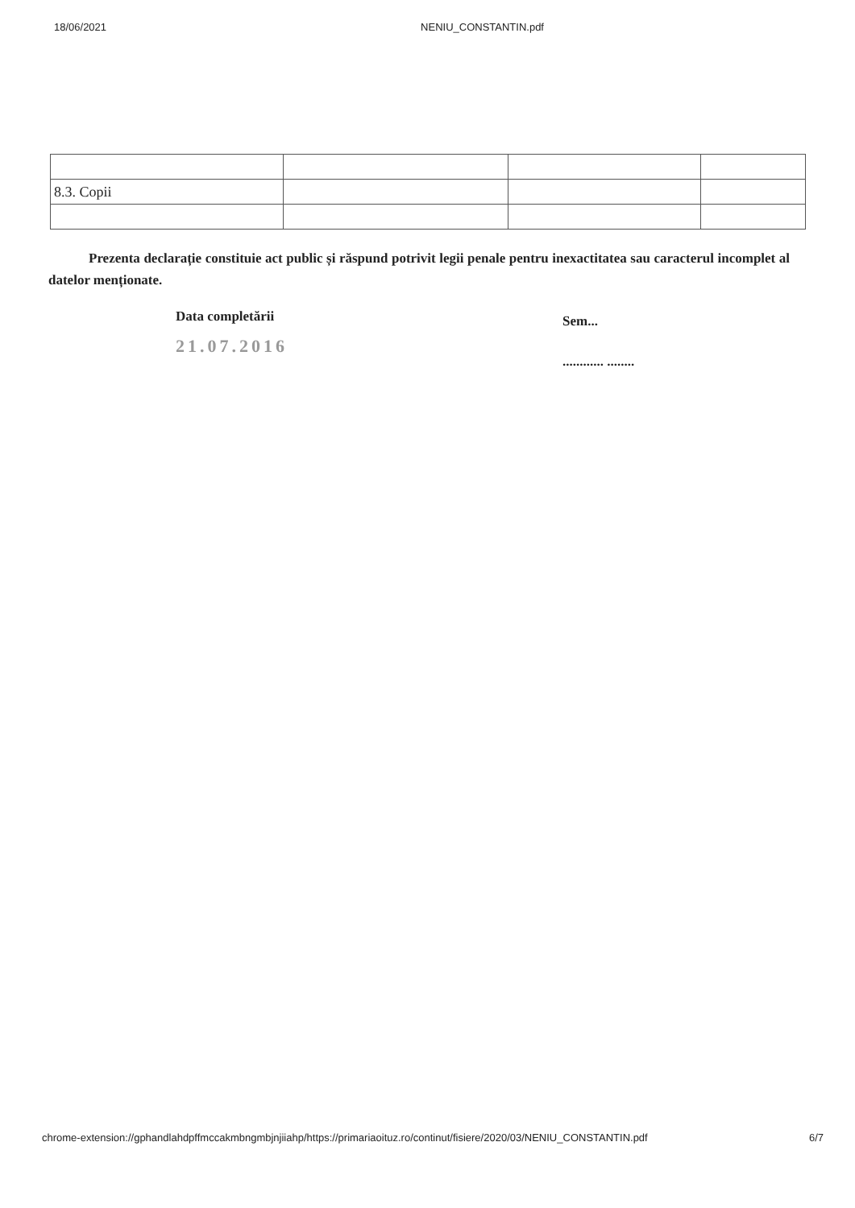18/06/2021 NENIU_CONSTANTIN.pdf
| 8.3. Copii | | | |
Prezenta declarație constituie act public și răspund potrivit legii penale pentru inexactitatea sau caracterul incomplet al datelor menționate.
Data completării
21.07.2016
Sem...
............ ........
chrome-extension://gphandlahdpffmccakmbngmbjnjiiahp/https://primariaoituz.ro/continut/fisiere/2020/03/NENIU_CONSTANTIN.pdf 6/7